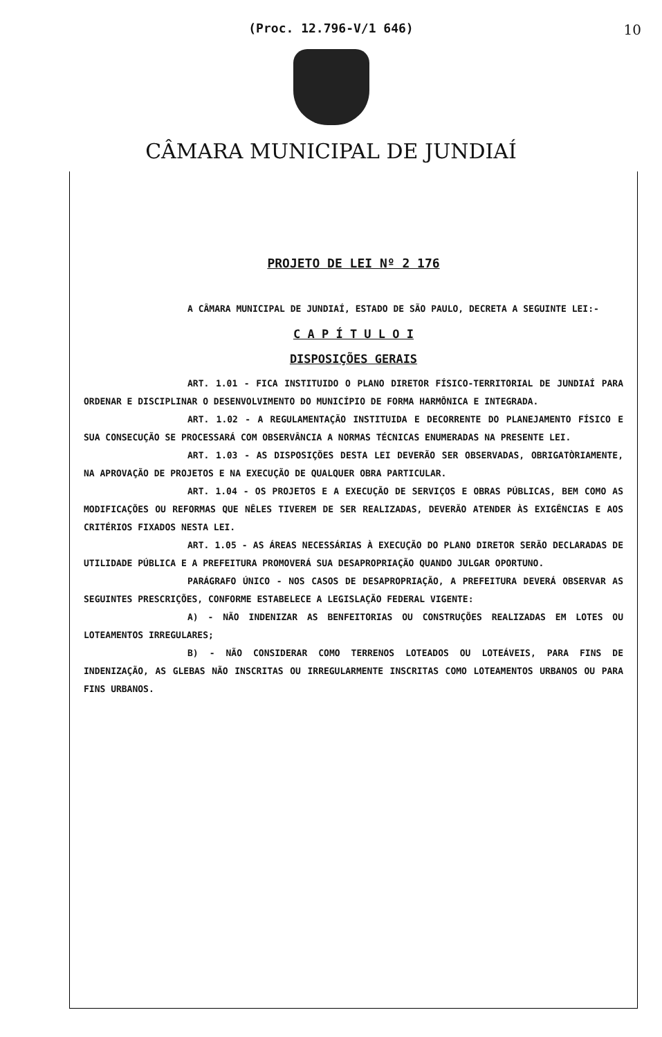(Proc. 12.796-V/1 646)
10
CÂMARA MUNICIPAL DE JUNDIAÍ
PROJETO DE LEI Nº 2 176
A CÂMARA MUNICIPAL DE JUNDIAÍ, ESTADO DE SÃO PAULO, DECRETA A SEGUINTE LEI:-
C A P Í T U L O I
DISPOSIÇÕES GERAIS
ART. 1.01 - FICA INSTITUIDO O PLANO DIRETOR FÍSICO-TERRITORIAL DE JUNDIAÍ PARA ORDENAR E DISCIPLINAR O DESENVOLVIMENTO DO MUNICÍPIO DE FORMA HARMÔNICA E INTEGRADA.
ART. 1.02 - A REGULAMENTAÇÃO INSTITUIDA E DECORRENTE DO PLANEJAMENTO FÍSICO E SUA CONSECUÇÃO SE PROCESSARÁ COM OBSERVÂNCIA A NORMAS TÉCNICAS ENUMERADAS NA PRESENTE LEI.
ART. 1.03 - AS DISPOSIÇÕES DESTA LEI DEVERÃO SER OBSERVADAS, OBRIGATÒRIAMENTE, NA APROVAÇÃO DE PROJETOS E NA EXECUÇÃO DE QUALQUER OBRA PARTICULAR.
ART. 1.04 - OS PROJETOS E A EXECUÇÃO DE SERVIÇOS E OBRAS PÚBLICAS, BEM COMO AS MODIFICAÇÕES OU REFORMAS QUE NÊLES TIVEREM DE SER REALIZADAS, DEVERÃO ATENDER ÀS EXIGÊNCIAS E AOS CRITÉRIOS FIXADOS NESTA LEI.
ART. 1.05 - AS ÁREAS NECESSÁRIAS À EXECUÇÃO DO PLANO DIRETOR SERÃO DECLARADAS DE UTILIDADE PÚBLICA E A PREFEITURA PROMOVERÁ SUA DESAPROPRIAÇÃO QUANDO JULGAR OPORTUNO.
PARÁGRAFO ÚNICO - NOS CASOS DE DESAPROPRIAÇÃO, A PREFEITURA DEVERÁ OBSERVAR AS SEGUINTES PRESCRIÇÕES, CONFORME ESTABELECE A LEGISLAÇÃO FEDERAL VIGENTE:
A) - NÃO INDENIZAR AS BENFEITORIAS OU CONSTRUÇÕES REALIZADAS EM LOTES OU LOTEAMENTOS IRREGULARES;
B) - NÃO CONSIDERAR COMO TERRENOS LOTEADOS OU LOTEÁVEIS, PARA FINS DE INDENIZAÇÃO, AS GLEBAS NÃO INSCRITAS OU IRREGULARMENTE INSCRITAS COMO LOTEAMENTOS URBANOS OU PARA FINS URBANOS.